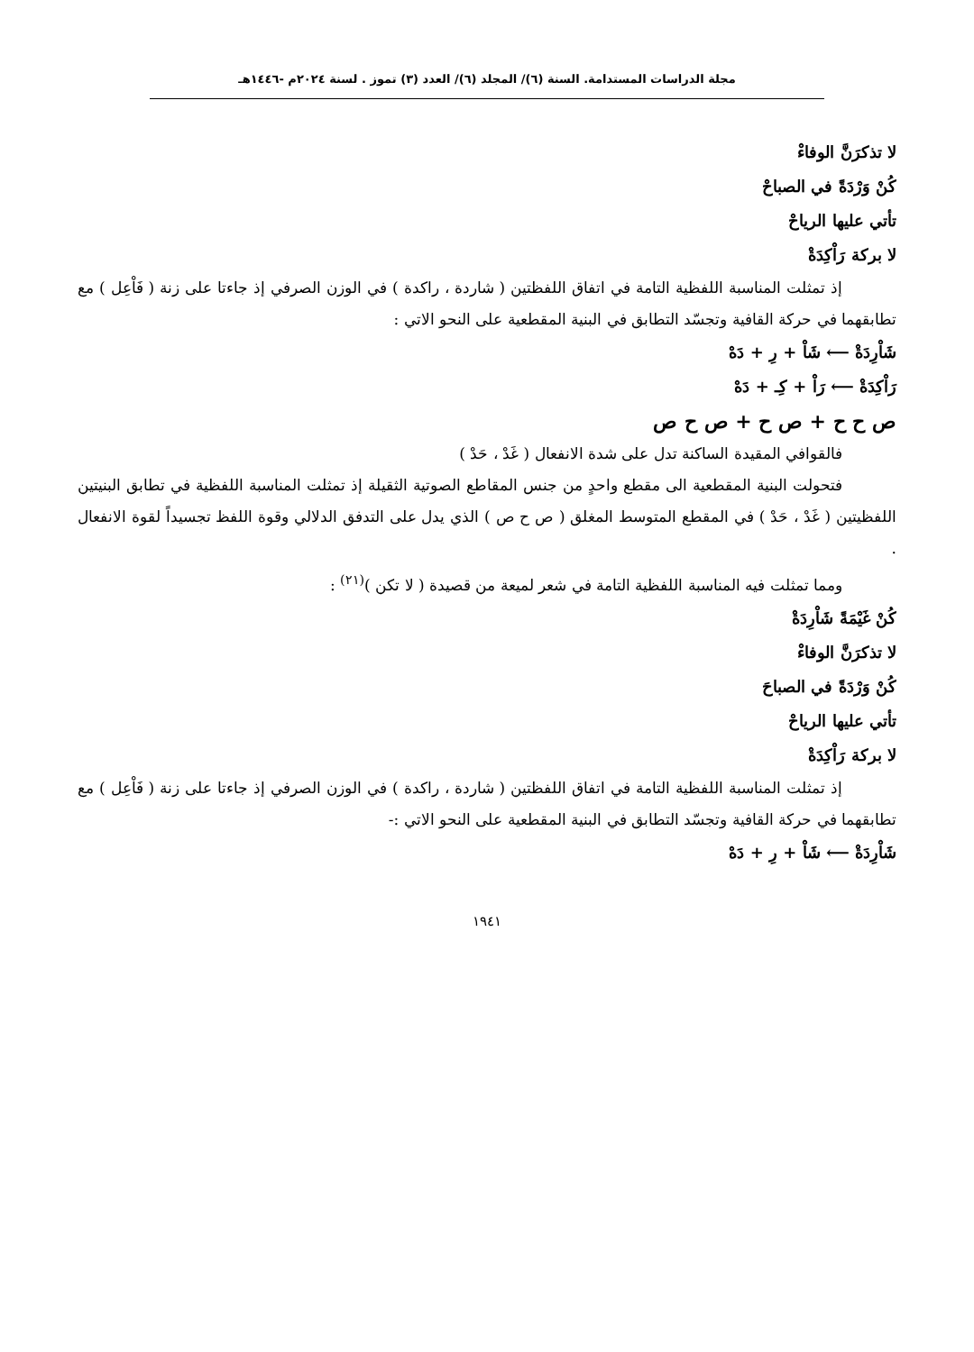مجلة الدراسات المستدامة. السنة (٦)/ المجلد (٦)/ العدد (٣) تموز . لسنة ٢٠٢٤م -١٤٤٦هـ
لا تذكرَنَّ الوفاءْ
كُنْ وَرْدَةً في الصباحْ
تأتي عليها الرياحْ
لا بركة رَاْكِدَةْ
إذ تمثلت المناسبة اللفظية التامة في اتفاق اللفظتين ( شاردة ، راكدة ) في الوزن الصرفي إذ جاءتا على زنة ( فَاْعِل ) مع تطابقهما في حركة القافية وتجسّد التطابق في البنية المقطعية على النحو الاتي :
شَاْرِدَةْ ⟵ شَاْ + رِ + دَهْ
رَاْكِدَةْ ⟵ رَاْ + كِـ + دَهْ
ص ح ح + ص ح + ص ح ص
فالقوافي المقيدة الساكنة تدل على شدة الانفعال ( غَدْ ، حَدْ )
فتحولت البنية المقطعية الى مقطع واحدٍ من جنس المقاطع الصوتية الثقيلة إذ تمثلت المناسبة اللفظية في تطابق البنيتين اللفظيتين ( غَدْ ، حَدْ ) في المقطع المتوسط المغلق ( ص ح ص ) الذي يدل على التدفق الدلالي وقوة اللفظ تجسيداً لقوة الانفعال .
ومما تمثلت فيه المناسبة اللفظية التامة في شعر لميعة من قصيدة ( لا تكن )<sup>(٢١)</sup> :
كُنْ غَيْمَةً شَاْرِدَةْ
لا تذكرَنَّ الوفاءْ
كُنْ وَرْدَةً في الصباحَ
تأتي عليها الرياحْ
لا بركة رَاْكِدَةْ
إذ تمثلت المناسبة اللفظية التامة في اتفاق اللفظتين ( شاردة ، راكدة ) في الوزن الصرفي إذ جاءتا على زنة ( فَاْعِل ) مع تطابقهما في حركة القافية وتجسّد التطابق في البنية المقطعية على النحو الاتي :-
شَاْرِدَةْ ⟵ شَاْ + رِ + دَهْ
١٩٤١